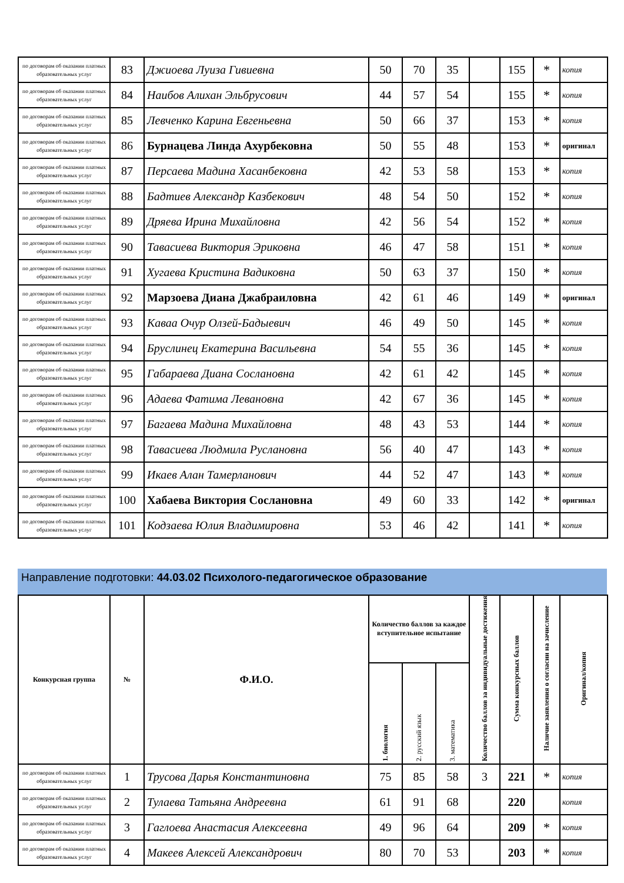| по договорам об оказании платных образовательных услуг | 83 | Джиоева Луиза Гивиевна | 50 | 70 | 35 | | 155 | * | копия |
| по договорам об оказании платных образовательных услуг | 84 | Наибов Алихан Эльбрусович | 44 | 57 | 54 | | 155 | * | копия |
| по договорам об оказании платных образовательных услуг | 85 | Левченко Карина Евгеньевна | 50 | 66 | 37 | | 153 | * | копия |
| по договорам об оказании платных образовательных услуг | 86 | Бурнацева Линда Ахурбековна | 50 | 55 | 48 | | 153 | * | оригинал |
| по договорам об оказании платных образовательных услуг | 87 | Персаева Мадина Хасанбековна | 42 | 53 | 58 | | 153 | * | копия |
| по договорам об оказании платных образовательных услуг | 88 | Бадтиев Александр Казбекович | 48 | 54 | 50 | | 152 | * | копия |
| по договорам об оказании платных образовательных услуг | 89 | Дряева Ирина Михайловна | 42 | 56 | 54 | | 152 | * | копия |
| по договорам об оказании платных образовательных услуг | 90 | Тавасиева Виктория Эриковна | 46 | 47 | 58 | | 151 | * | копия |
| по договорам об оказании платных образовательных услуг | 91 | Хугаева Кристина Вадиковна | 50 | 63 | 37 | | 150 | * | копия |
| по договорам об оказании платных образовательных услуг | 92 | Марзоева Диана Джабраиловна | 42 | 61 | 46 | | 149 | * | оригинал |
| по договорам об оказании платных образовательных услуг | 93 | Каваа Очур Олзей-Бадыевич | 46 | 49 | 50 | | 145 | * | копия |
| по договорам об оказании платных образовательных услуг | 94 | Бруслинец Екатерина Васильевна | 54 | 55 | 36 | | 145 | * | копия |
| по договорам об оказании платных образовательных услуг | 95 | Габараева Диана Сослановна | 42 | 61 | 42 | | 145 | * | копия |
| по договорам об оказании платных образовательных услуг | 96 | Адаева Фатима Левановна | 42 | 67 | 36 | | 145 | * | копия |
| по договорам об оказании платных образовательных услуг | 97 | Багаева Мадина Михайловна | 48 | 43 | 53 | | 144 | * | копия |
| по договорам об оказании платных образовательных услуг | 98 | Тавасиева Людмила Руслановна | 56 | 40 | 47 | | 143 | * | копия |
| по договорам об оказании платных образовательных услуг | 99 | Икаев Алан Тамерланович | 44 | 52 | 47 | | 143 | * | копия |
| по договорам об оказании платных образовательных услуг | 100 | Хабаева Виктория Сослановна | 49 | 60 | 33 | | 142 | * | оригинал |
| по договорам об оказании платных образовательных услуг | 101 | Кодзаева Юлия Владимировна | 53 | 46 | 42 | | 141 | * | копия |
Направление подготовки: 44.03.02 Психолого-педагогическое образование
| Конкурсная группа | № | Ф.И.О. | Количество баллов за каждое вступительное испытание | | | Количество баллов за индивидуальные достижения | Сумма конкурсных баллов | Наличие заявления о согласии на зачисление | Оригинал/копия |
| --- | --- | --- | --- | --- | --- | --- | --- | --- | --- |
| | | | 1. биология | 2. русский язык | 3. математика | | | | |
| по договорам об оказании платных образовательных услуг | 1 | Трусова Дарья Константиновна | 75 | 85 | 58 | 3 | 221 | * | копия |
| по договорам об оказании платных образовательных услуг | 2 | Тулаева Татьяна Андреевна | 61 | 91 | 68 | | 220 | | копия |
| по договорам об оказании платных образовательных услуг | 3 | Гаглоева Анастасия Алексеевна | 49 | 96 | 64 | | 209 | * | копия |
| по договорам об оказании платных образовательных услуг | 4 | Макеев Алексей Александрович | 80 | 70 | 53 | | 203 | * | копия |